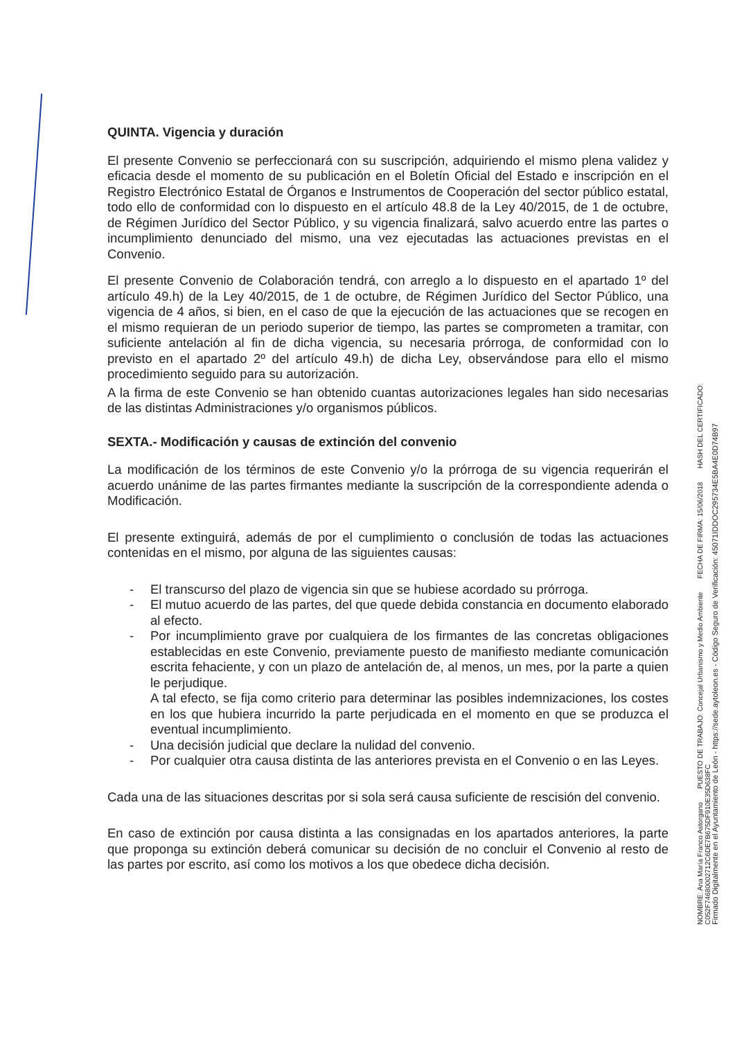QUINTA. Vigencia y duración
El presente Convenio se perfeccionará con su suscripción, adquiriendo el mismo plena validez y eficacia desde el momento de su publicación en el Boletín Oficial del Estado e inscripción en el Registro Electrónico Estatal de Órganos e Instrumentos de Cooperación del sector público estatal, todo ello de conformidad con lo dispuesto en el artículo 48.8 de la Ley 40/2015, de 1 de octubre, de Régimen Jurídico del Sector Público, y su vigencia finalizará, salvo acuerdo entre las partes o incumplimiento denunciado del mismo, una vez ejecutadas las actuaciones previstas en el Convenio.
El presente Convenio de Colaboración tendrá, con arreglo a lo dispuesto en el apartado 1º del artículo 49.h) de la Ley 40/2015, de 1 de octubre, de Régimen Jurídico del Sector Público, una vigencia de 4 años, si bien, en el caso de que la ejecución de las actuaciones que se recogen en el mismo requieran de un periodo superior de tiempo, las partes se comprometen a tramitar, con suficiente antelación al fin de dicha vigencia, su necesaria prórroga, de conformidad con lo previsto en el apartado 2º del artículo 49.h) de dicha Ley, observándose para ello el mismo procedimiento seguido para su autorización.
A la firma de este Convenio se han obtenido cuantas autorizaciones legales han sido necesarias de las distintas Administraciones y/o organismos públicos.
SEXTA.- Modificación y causas de extinción del convenio
La modificación de los términos de este Convenio y/o la prórroga de su vigencia requerirán el acuerdo unánime de las partes firmantes mediante la suscripción de la correspondiente adenda o Modificación.
El presente extinguirá, además de por el cumplimiento o conclusión de todas las actuaciones contenidas en el mismo, por alguna de las siguientes causas:
- El transcurso del plazo de vigencia sin que se hubiese acordado su prórroga.
- El mutuo acuerdo de las partes, del que quede debida constancia en documento elaborado al efecto.
- Por incumplimiento grave por cualquiera de los firmantes de las concretas obligaciones establecidas en este Convenio, previamente puesto de manifiesto mediante comunicación escrita fehaciente, y con un plazo de antelación de, al menos, un mes, por la parte a quien le perjudique.
A tal efecto, se fija como criterio para determinar las posibles indemnizaciones, los costes en los que hubiera incurrido la parte perjudicada en el momento en que se produzca el eventual incumplimiento.
- Una decisión judicial que declare la nulidad del convenio.
- Por cualquier otra causa distinta de las anteriores prevista en el Convenio o en las Leyes.
Cada una de las situaciones descritas por si sola será causa suficiente de rescisión del convenio.
En caso de extinción por causa distinta a las consignadas en los apartados anteriores, la parte que proponga su extinción deberá comunicar su decisión de no concluir el Convenio al resto de las partes por escrito, así como los motivos a los que obedece dicha decisión.
NOMBRE: Ana María Franco Astorgano PUESTO DE TRABAJO: Concejal Urbanismo y Medio Ambiente FECHA DE FIRMA: 15/06/2018 HASH DEL CERTIFICADO: C052F74680002712C6DE7B675DF910E35D638FC
Firmado Digitalmente en el Ayuntamiento de León - https://sede.aytoleon.es - Código Seguro de Verificación: 45071IDDOC295734E5BA4E0D74B97